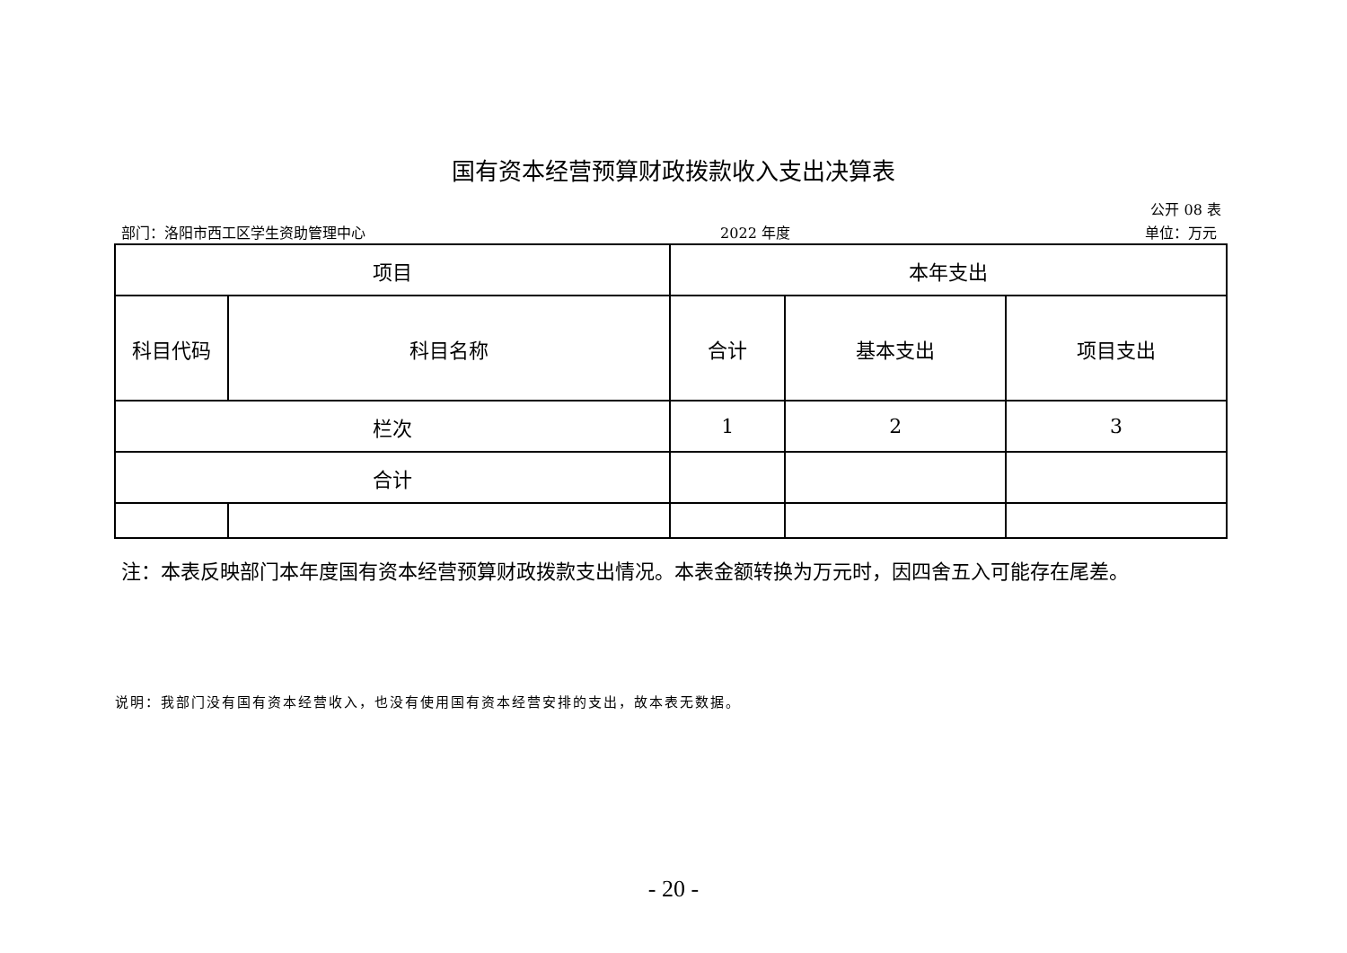国有资本经营预算财政拨款收入支出决算表
公开 08 表
部门：洛阳市西工区学生资助管理中心 2022 年度 单位：万元
| 项目 | | 本年支出 | | |
| --- | --- | --- | --- | --- |
| 科目代码 | 科目名称 | 合计 | 基本支出 | 项目支出 |
| 栏次 | | 1 | 2 | 3 |
| 合计 | | | | |
注：本表反映部门本年度国有资本经营预算财政拨款支出情况。本表金额转换为万元时，因四舍五入可能存在尾差。
说明：我部门没有国有资本经营收入，也没有使用国有资本经营安排的支出，故本表无数据。
- 20 -